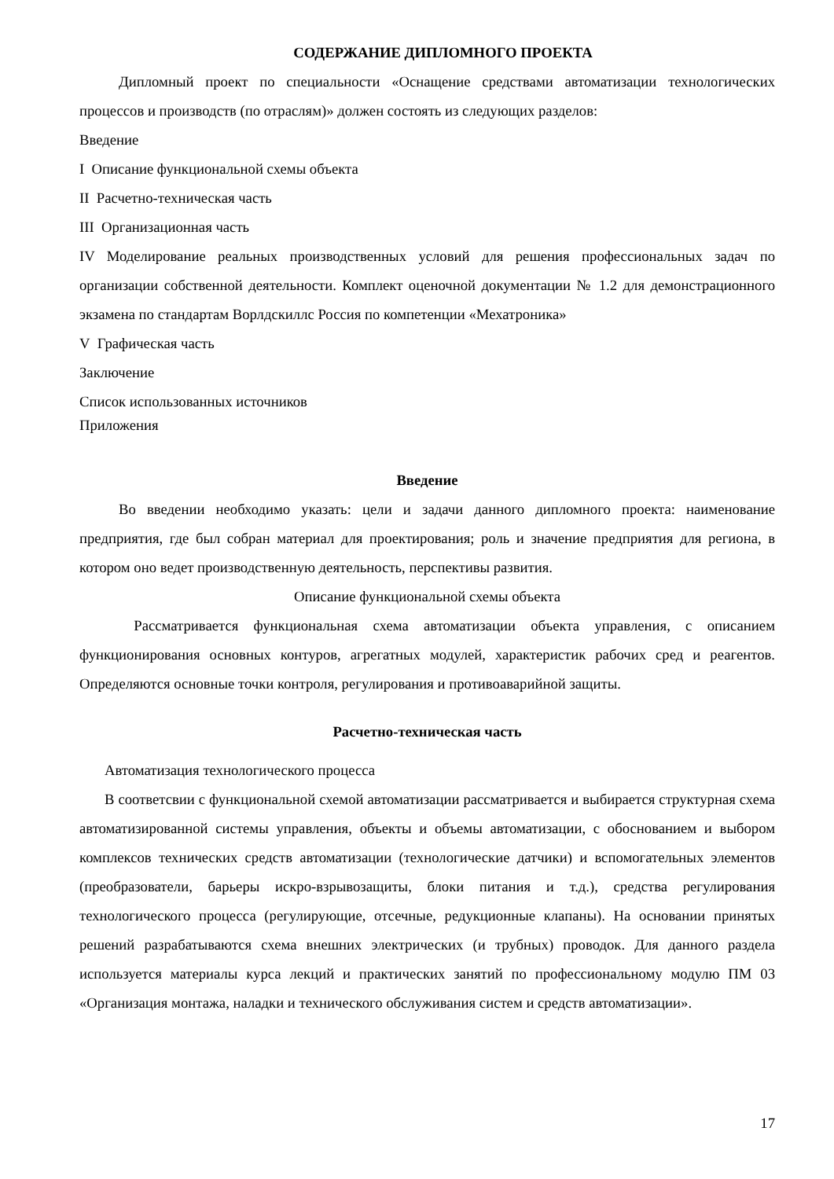СОДЕРЖАНИЕ ДИПЛОМНОГО ПРОЕКТА
Дипломный проект по специальности «Оснащение средствами автоматизации технологических процессов и производств (по отраслям)» должен состоять из следующих разделов:
Введение
I Описание функциональной схемы объекта
II Расчетно-техническая часть
III Организационная часть
IV Моделирование реальных производственных условий для решения профессиональных задач по организации собственной деятельности. Комплект оценочной документации № 1.2 для демонстрационного экзамена по стандартам Ворлдскиллс Россия по компетенции «Мехатроника»
V Графическая часть
Заключение
Список использованных источников
Приложения
Введение
Во введении необходимо указать: цели и задачи данного дипломного проекта: наименование предприятия, где был собран материал для проектирования; роль и значение предприятия для региона, в котором оно ведет производственную деятельность, перспективы развития.
Описание функциональной схемы объекта
Рассматривается функциональная схема автоматизации объекта управления, с описанием функционирования основных контуров, агрегатных модулей, характеристик рабочих сред и реагентов. Определяются основные точки контроля, регулирования и противоаварийной защиты.
Расчетно-техническая часть
Автоматизация технологического процесса
В соответсвии с функциональной схемой автоматизации рассматривается и выбирается структурная схема автоматизированной системы управления, объекты и объемы автоматизации, с обоснованием и выбором комплексов технических средств автоматизации (технологические датчики) и вспомогательных элементов (преобразователи, барьеры искро-взрывозащиты, блоки питания и т.д.), средства регулирования технологического процесса (регулирующие, отсечные, редукционные клапаны). На основании принятых решений разрабатываются схема внешних электрических (и трубных) проводок. Для данного раздела используется материалы курса лекций и практических занятий по профессиональному модулю ПМ 03 «Организация монтажа, наладки и технического обслуживания систем и средств автоматизации».
17